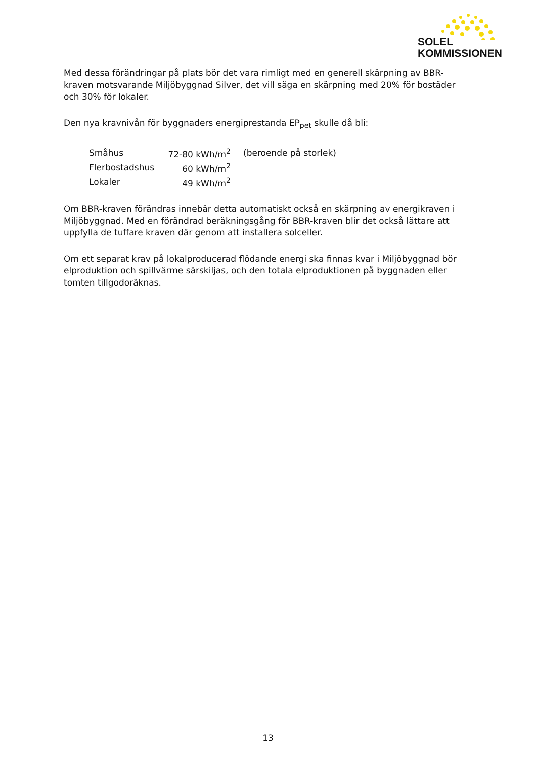SOLEL
KOMMISSIONEN
Med dessa förändringar på plats bör det vara rimligt med en generell skärpning av BBR-kraven motsvarande Miljöbyggnad Silver, det vill säga en skärpning med 20% för bostäder och 30% för lokaler.
Den nya kravnivån för byggnaders energiprestanda EP<sub>pet</sub> skulle då bli:
| Småhus | 72-80 kWh/m<sup>2</sup> | (beroende på storlek) |
| Flerbostadshus | 60 kWh/m<sup>2</sup> | |
| Lokaler | 49 kWh/m<sup>2</sup> | |
Om BBR-kraven förändras innebär detta automatiskt också en skärpning av energikraven i Miljöbyggnad. Med en förändrad beräkningsgång för BBR-kraven blir det också lättare att uppfylla de tuffare kraven där genom att installera solceller.
Om ett separat krav på lokalproducerad flödande energi ska finnas kvar i Miljöbyggnad bör elproduktion och spillvärme särskiljas, och den totala elproduktionen på byggnaden eller tomten tillgodoräknas.
13